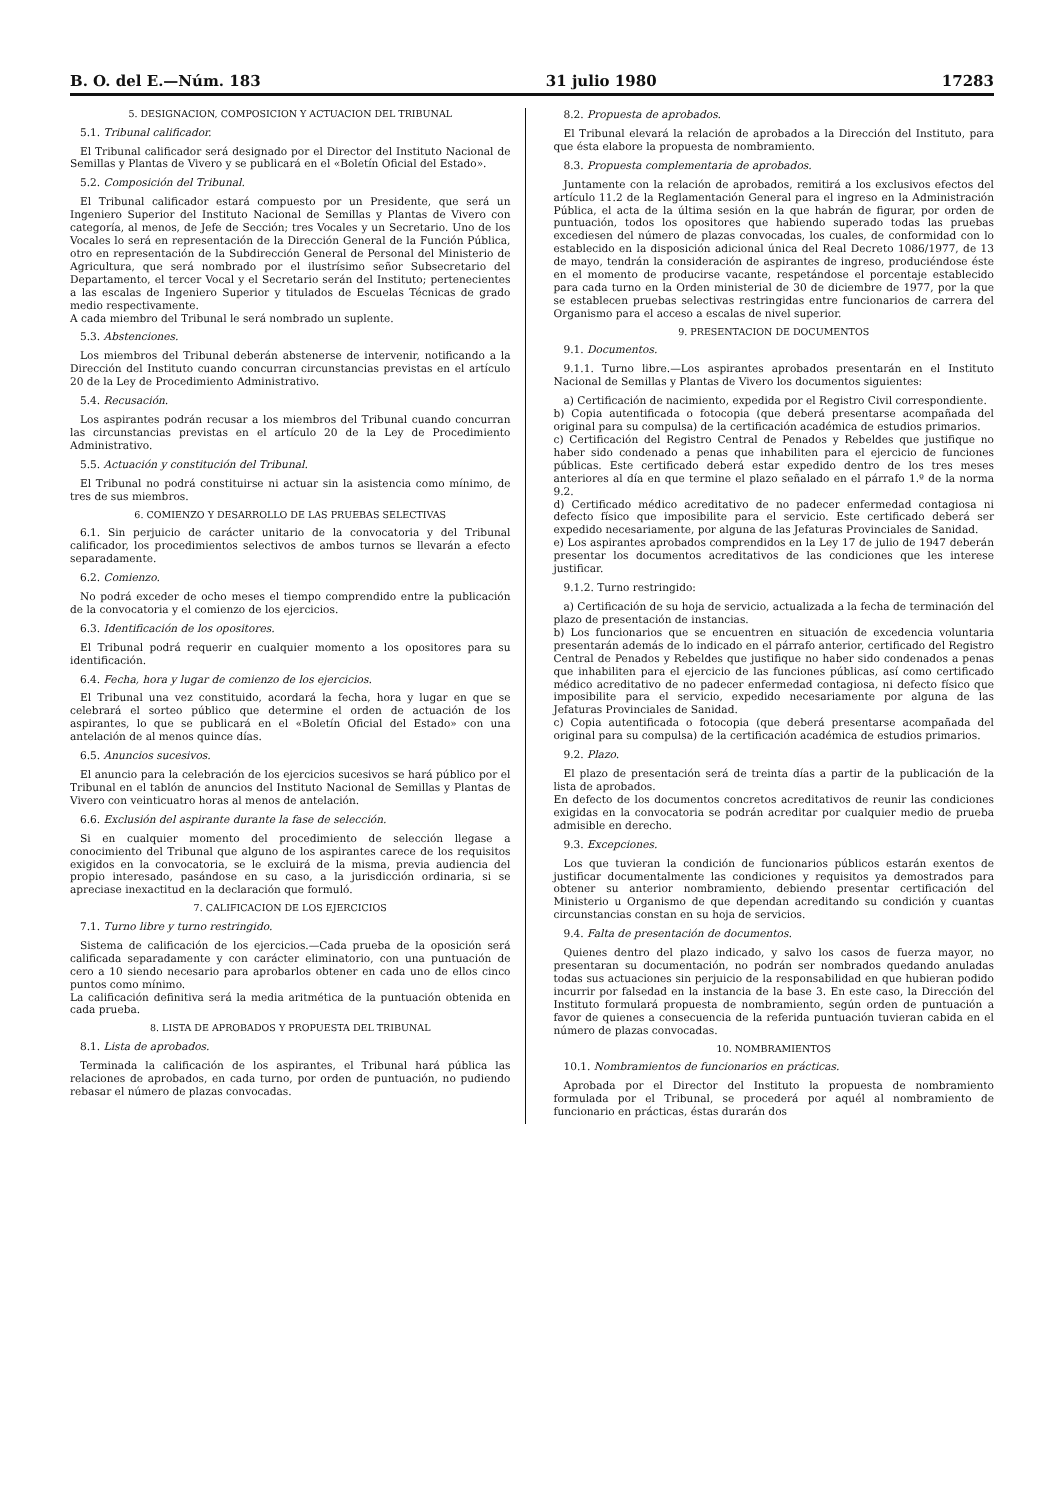B. O. del E.—Núm. 183 31 julio 1980 17283
5. DESIGNACION, COMPOSICION Y ACTUACION DEL TRIBUNAL
5.1. Tribunal calificador.
El Tribunal calificador será designado por el Director del Instituto Nacional de Semillas y Plantas de Vivero y se publicará en el «Boletín Oficial del Estado».
5.2. Composición del Tribunal.
El Tribunal calificador estará compuesto por un Presidente, que será un Ingeniero Superior del Instituto Nacional de Semillas y Plantas de Vivero con categoría, al menos, de Jefe de Sección; tres Vocales y un Secretario. Uno de los Vocales lo será en representación de la Dirección General de la Función Pública, otro en representación de la Subdirección General de Personal del Ministerio de Agricultura, que será nombrado por el ilustrísimo señor Subsecretario del Departamento, el tercer Vocal y el Secretario serán del Instituto; pertenecientes a las escalas de Ingeniero Superior y titulados de Escuelas Técnicas de grado medio respectivamente.
A cada miembro del Tribunal le será nombrado un suplente.
5.3. Abstenciones.
Los miembros del Tribunal deberán abstenerse de intervenir, notificando a la Dirección del Instituto cuando concurran circunstancias previstas en el artículo 20 de la Ley de Procedimiento Administrativo.
5.4. Recusación.
Los aspirantes podrán recusar a los miembros del Tribunal cuando concurran las circunstancias previstas en el artículo 20 de la Ley de Procedimiento Administrativo.
5.5. Actuación y constitución del Tribunal.
El Tribunal no podrá constituirse ni actuar sin la asistencia como mínimo, de tres de sus miembros.
6. COMIENZO Y DESARROLLO DE LAS PRUEBAS SELECTIVAS
6.1. Sin perjuicio de carácter unitario de la convocatoria y del Tribunal calificador, los procedimientos selectivos de ambos turnos se llevarán a efecto separadamente.
6.2. Comienzo.
No podrá exceder de ocho meses el tiempo comprendido entre la publicación de la convocatoria y el comienzo de los ejercicios.
6.3. Identificación de los opositores.
El Tribunal podrá requerir en cualquier momento a los opositores para su identificación.
6.4. Fecha, hora y lugar de comienzo de los ejercicios.
El Tribunal una vez constituido, acordará la fecha, hora y lugar en que se celebrará el sorteo público que determine el orden de actuación de los aspirantes, lo que se publicará en el «Boletín Oficial del Estado» con una antelación de al menos quince días.
6.5. Anuncios sucesivos.
El anuncio para la celebración de los ejercicios sucesivos se hará público por el Tribunal en el tablón de anuncios del Instituto Nacional de Semillas y Plantas de Vivero con veinticuatro horas al menos de antelación.
6.6. Exclusión del aspirante durante la fase de selección.
Si en cualquier momento del procedimiento de selección llegase a conocimiento del Tribunal que alguno de los aspirantes carece de los requisitos exigidos en la convocatoria, se le excluirá de la misma, previa audiencia del propio interesado, pasándose en su caso, a la jurisdicción ordinaria, si se apreciase inexactitud en la declaración que formuló.
7. CALIFICACION DE LOS EJERCICIOS
7.1. Turno libre y turno restringido.
Sistema de calificación de los ejercicios.—Cada prueba de la oposición será calificada separadamente y con carácter eliminatorio, con una puntuación de cero a 10 siendo necesario para aprobarlos obtener en cada uno de ellos cinco puntos como mínimo.
La calificación definitiva será la media aritmética de la puntuación obtenida en cada prueba.
8. LISTA DE APROBADOS Y PROPUESTA DEL TRIBUNAL
8.1. Lista de aprobados.
Terminada la calificación de los aspirantes, el Tribunal hará pública las relaciones de aprobados, en cada turno, por orden de puntuación, no pudiendo rebasar el número de plazas convocadas.
8.2. Propuesta de aprobados.
El Tribunal elevará la relación de aprobados a la Dirección del Instituto, para que ésta elabore la propuesta de nombramiento.
8.3. Propuesta complementaria de aprobados.
Juntamente con la relación de aprobados, remitirá a los exclusivos efectos del artículo 11.2 de la Reglamentación General para el ingreso en la Administración Pública, el acta de la última sesión en la que habrán de figurar, por orden de puntuación, todos los opositores que habiendo superado todas las pruebas excediesen del número de plazas convocadas, los cuales, de conformidad con lo establecido en la disposición adicional única del Real Decreto 1086/1977, de 13 de mayo, tendrán la consideración de aspirantes de ingreso, produciéndose éste en el momento de producirse vacante, respetándose el porcentaje establecido para cada turno en la Orden ministerial de 30 de diciembre de 1977, por la que se establecen pruebas selectivas restringidas entre funcionarios de carrera del Organismo para el acceso a escalas de nivel superior.
9. PRESENTACION DE DOCUMENTOS
9.1. Documentos.
9.1.1. Turno libre.—Los aspirantes aprobados presentarán en el Instituto Nacional de Semillas y Plantas de Vivero los documentos siguientes:
a) Certificación de nacimiento, expedida por el Registro Civil correspondiente.
b) Copia autentificada o fotocopia (que deberá presentarse acompañada del original para su compulsa) de la certificación académica de estudios primarios.
c) Certificación del Registro Central de Penados y Rebeldes que justifique no haber sido condenado a penas que inhabiliten para el ejercicio de funciones públicas. Este certificado deberá estar expedido dentro de los tres meses anteriores al día en que termine el plazo señalado en el párrafo 1.º de la norma 9.2.
d) Certificado médico acreditativo de no padecer enfermedad contagiosa ni defecto físico que imposibilite para el servicio. Este certificado deberá ser expedido necesariamente, por alguna de las Jefaturas Provinciales de Sanidad.
e) Los aspirantes aprobados comprendidos en la Ley 17 de julio de 1947 deberán presentar los documentos acreditativos de las condiciones que les interese justificar.
9.1.2. Turno restringido:
a) Certificación de su hoja de servicio, actualizada a la fecha de terminación del plazo de presentación de instancias.
b) Los funcionarios que se encuentren en situación de excedencia voluntaria presentarán además de lo indicado en el párrafo anterior, certificado del Registro Central de Penados y Rebeldes que justifique no haber sido condenados a penas que inhabiliten para el ejercicio de las funciones públicas, así como certificado médico acreditativo de no padecer enfermedad contagiosa, ni defecto físico que imposibilite para el servicio, expedido necesariamente por alguna de las Jefaturas Provinciales de Sanidad.
c) Copia autentificada o fotocopia (que deberá presentarse acompañada del original para su compulsa) de la certificación académica de estudios primarios.
9.2. Plazo.
El plazo de presentación será de treinta días a partir de la publicación de la lista de aprobados.
En defecto de los documentos concretos acreditativos de reunir las condiciones exigidas en la convocatoria se podrán acreditar por cualquier medio de prueba admisible en derecho.
9.3. Excepciones.
Los que tuvieran la condición de funcionarios públicos estarán exentos de justificar documentalmente las condiciones y requisitos ya demostrados para obtener su anterior nombramiento, debiendo presentar certificación del Ministerio u Organismo de que dependan acreditando su condición y cuantas circunstancias constan en su hoja de servicios.
9.4. Falta de presentación de documentos.
Quienes dentro del plazo indicado, y salvo los casos de fuerza mayor, no presentaran su documentación, no podrán ser nombrados quedando anuladas todas sus actuaciones sin perjuicio de la responsabilidad en que hubieran podido incurrir por falsedad en la instancia de la base 3. En este caso, la Dirección del Instituto formulará propuesta de nombramiento, según orden de puntuación a favor de quienes a consecuencia de la referida puntuación tuvieran cabida en el número de plazas convocadas.
10. NOMBRAMIENTOS
10.1. Nombramientos de funcionarios en prácticas.
Aprobada por el Director del Instituto la propuesta de nombramiento formulada por el Tribunal, se procederá por aquél al nombramiento de funcionario en prácticas, éstas durarán dos